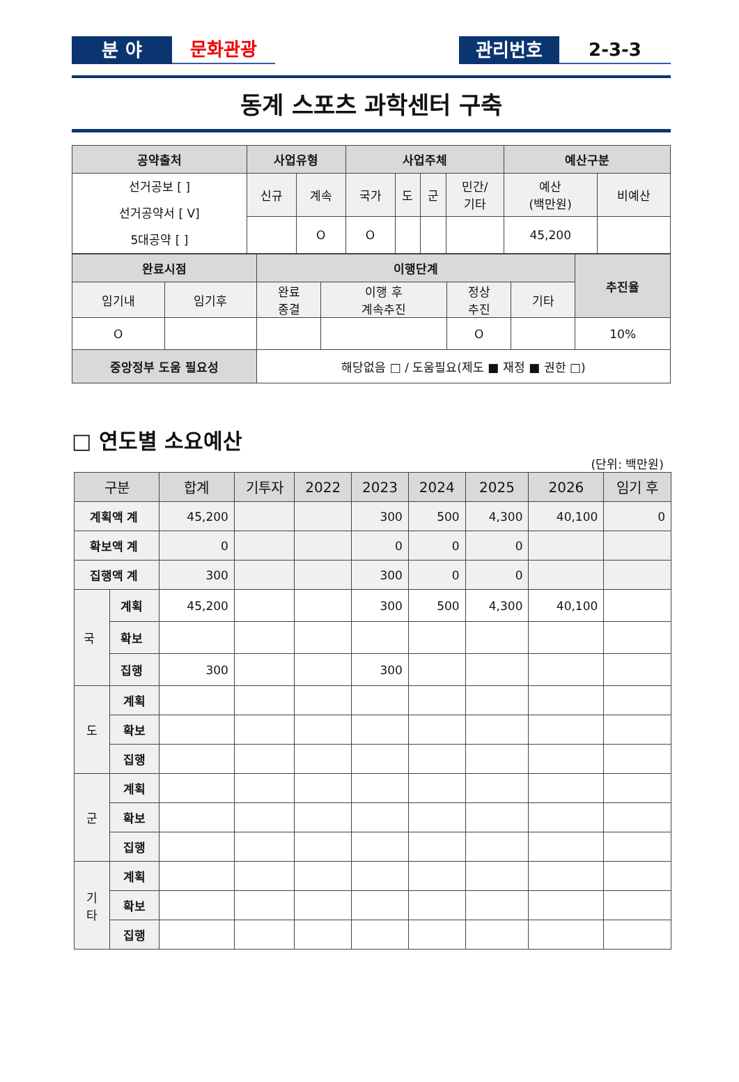분 야
문화관광
관리번호
2-3-3
동계 스포츠 과학센터 구축
| 공약출처 | 사업유형 | | 사업주체 | | | | 예산구분 | |
| --- | --- | --- | --- | --- | --- | --- | --- | --- |
| 선거공보 [ ] 선거공약서 [ V] 5대공약 [ ] | 신규 | 계속 | 국가 | 도 | 군 | 민간/ 기타 | 예산 (백만원) | 비예산 |
| | | O | O | | | | 45,200 | |
| 완료시점 | | 이행단계 | | | | 추진율 |
| --- | --- | --- | --- | --- | --- | --- |
| 임기내 | 임기후 | 완료 종결 | 이행 후 계속추진 | 정상 추진 | 기타 | |
| O | | | | O | | 10% |
| 중앙정부 도움 필요성 | | 해당없음 □ / 도움필요(제도 ■ 재정 ■ 권한 □) | | | | |
□ 연도별 소요예산
(단위: 백만원)
| 구분 | | 합계 | 기투자 | 2022 | 2023 | 2024 | 2025 | 2026 | 임기 후 |
| --- | --- | --- | --- | --- | --- | --- | --- | --- | --- |
| 계획액 계 | | 45,200 | | | 300 | 500 | 4,300 | 40,100 | 0 |
| 확보액 계 | | 0 | | | 0 | 0 | 0 | | |
| 집행액 계 | | 300 | | | 300 | 0 | 0 | | |
| 국 | 계획 | 45,200 | | | 300 | 500 | 4,300 | 40,100 | |
| | 확보 | | | | | | | | |
| | 집행 | 300 | | | 300 | | | | |
| 도 | 계획 | | | | | | | | |
| | 확보 | | | | | | | | |
| | 집행 | | | | | | | | |
| 군 | 계획 | | | | | | | | |
| | 확보 | | | | | | | | |
| | 집행 | | | | | | | | |
| 기 타 | 계획 | | | | | | | | |
| | 확보 | | | | | | | | |
| | 집행 | | | | | | | | |